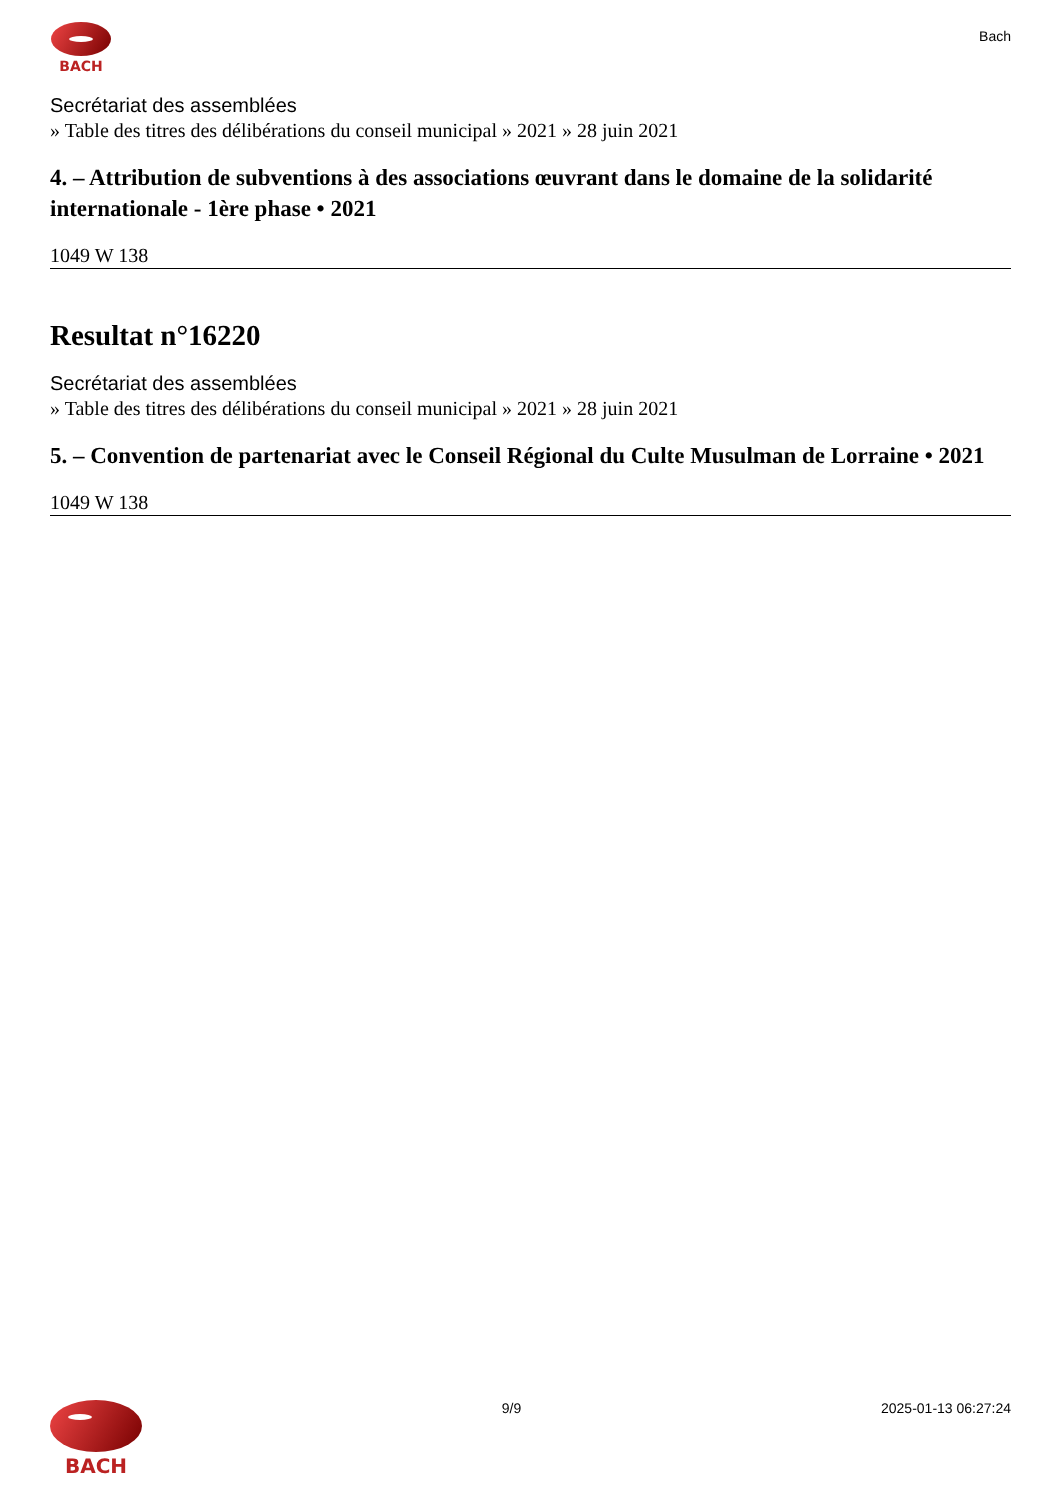BACH
Bach
Secrétariat des assemblées
» Table des titres des délibérations du conseil municipal » 2021 » 28 juin 2021
4. – Attribution de subventions à des associations œuvrant dans le domaine de la solidarité internationale - 1ère phase • 2021
1049 W 138
Resultat n°16220
Secrétariat des assemblées
» Table des titres des délibérations du conseil municipal » 2021 » 28 juin 2021
5. – Convention de partenariat avec le Conseil Régional du Culte Musulman de Lorraine • 2021
1049 W 138
BACH
9/9 2025-01-13 06:27:24